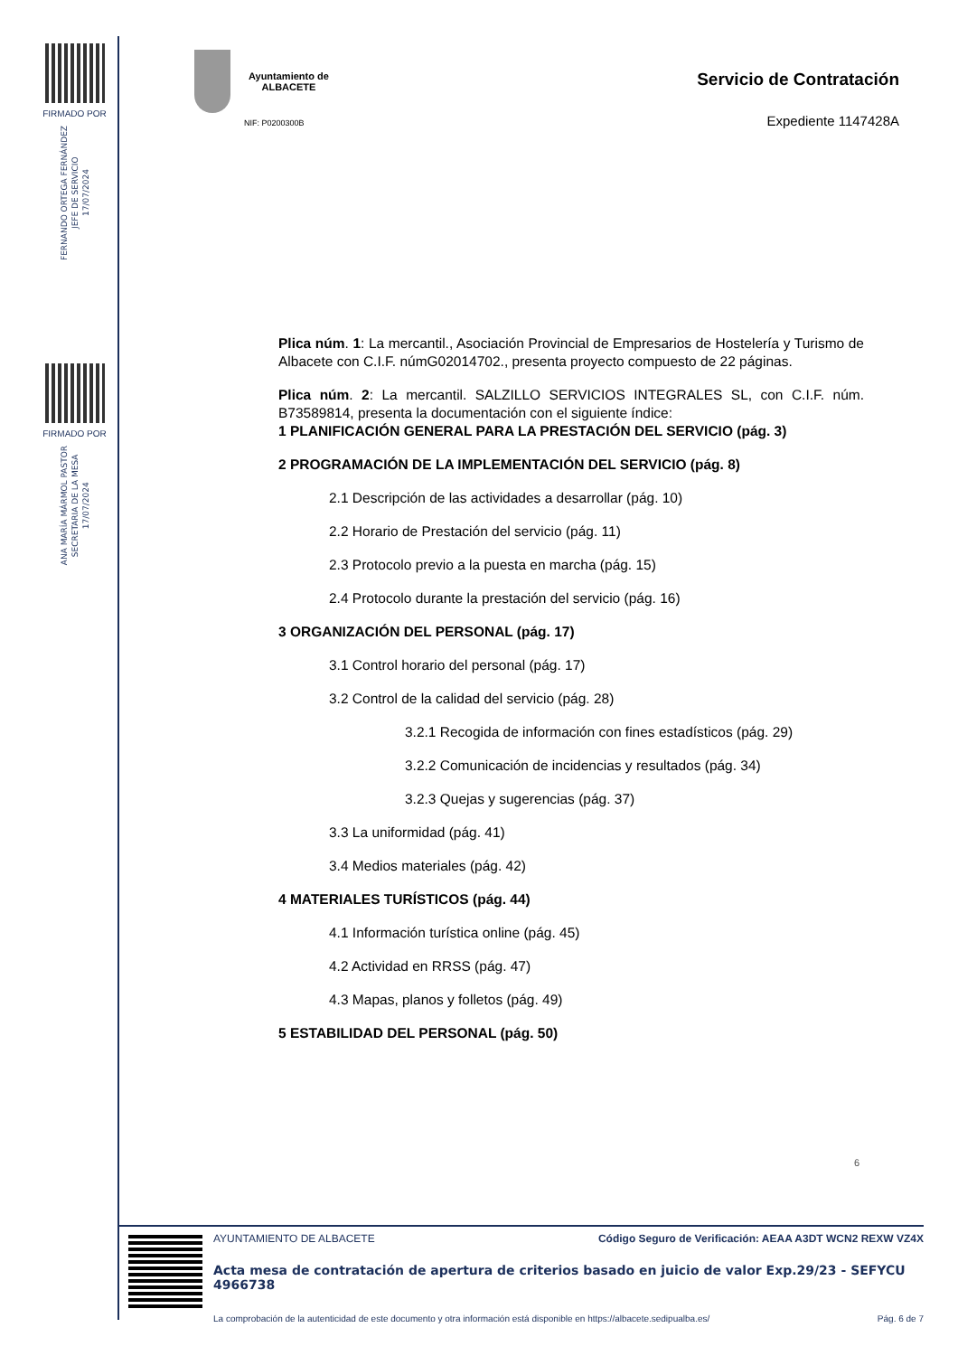FIRMADO POR
FERNANDO ORTEGA FERNÁNDEZ
JEFE DE SERVICIO
17/07/2024
FIRMADO POR
ANA MARÍA MÁRMOL PASTOR
SECRETARIA DE LA MESA
17/07/2024
Ayuntamiento de
ALBACETE
NIF: P0200300B
Servicio de Contratación
Expediente 1147428A
Plica núm. 1: La mercantil., Asociación Provincial de Empresarios de Hostelería y Turismo de Albacete con C.I.F. númG02014702., presenta proyecto compuesto de 22 páginas.
Plica núm. 2: La mercantil. SALZILLO SERVICIOS INTEGRALES SL, con C.I.F. núm. B73589814, presenta la documentación con el siguiente índice:
1 PLANIFICACIÓN GENERAL PARA LA PRESTACIÓN DEL SERVICIO (pág. 3)
2 PROGRAMACIÓN DE LA IMPLEMENTACIÓN DEL SERVICIO (pág. 8)
2.1 Descripción de las actividades a desarrollar (pág. 10)
2.2 Horario de Prestación del servicio (pág. 11)
2.3 Protocolo previo a la puesta en marcha (pág. 15)
2.4 Protocolo durante la prestación del servicio (pág. 16)
3 ORGANIZACIÓN DEL PERSONAL (pág. 17)
3.1 Control horario del personal (pág. 17)
3.2 Control de la calidad del servicio (pág. 28)
3.2.1 Recogida de información con fines estadísticos (pág. 29)
3.2.2 Comunicación de incidencias y resultados (pág. 34)
3.2.3 Quejas y sugerencias (pág. 37)
3.3 La uniformidad (pág. 41)
3.4 Medios materiales (pág. 42)
4 MATERIALES TURÍSTICOS (pág. 44)
4.1 Información turística online (pág. 45)
4.2 Actividad en RRSS (pág. 47)
4.3 Mapas, planos y folletos (pág. 49)
5 ESTABILIDAD DEL PERSONAL (pág. 50)
6
AYUNTAMIENTO DE ALBACETE Código Seguro de Verificación: AEAA A3DT WCN2 REXW VZ4X
Acta mesa de contratación de apertura de criterios basado en juicio de valor Exp.29/23 - SEFYCU 4966738
La comprobación de la autenticidad de este documento y otra información está disponible en https://albacete.sedipualba.es/ Pág. 6 de 7